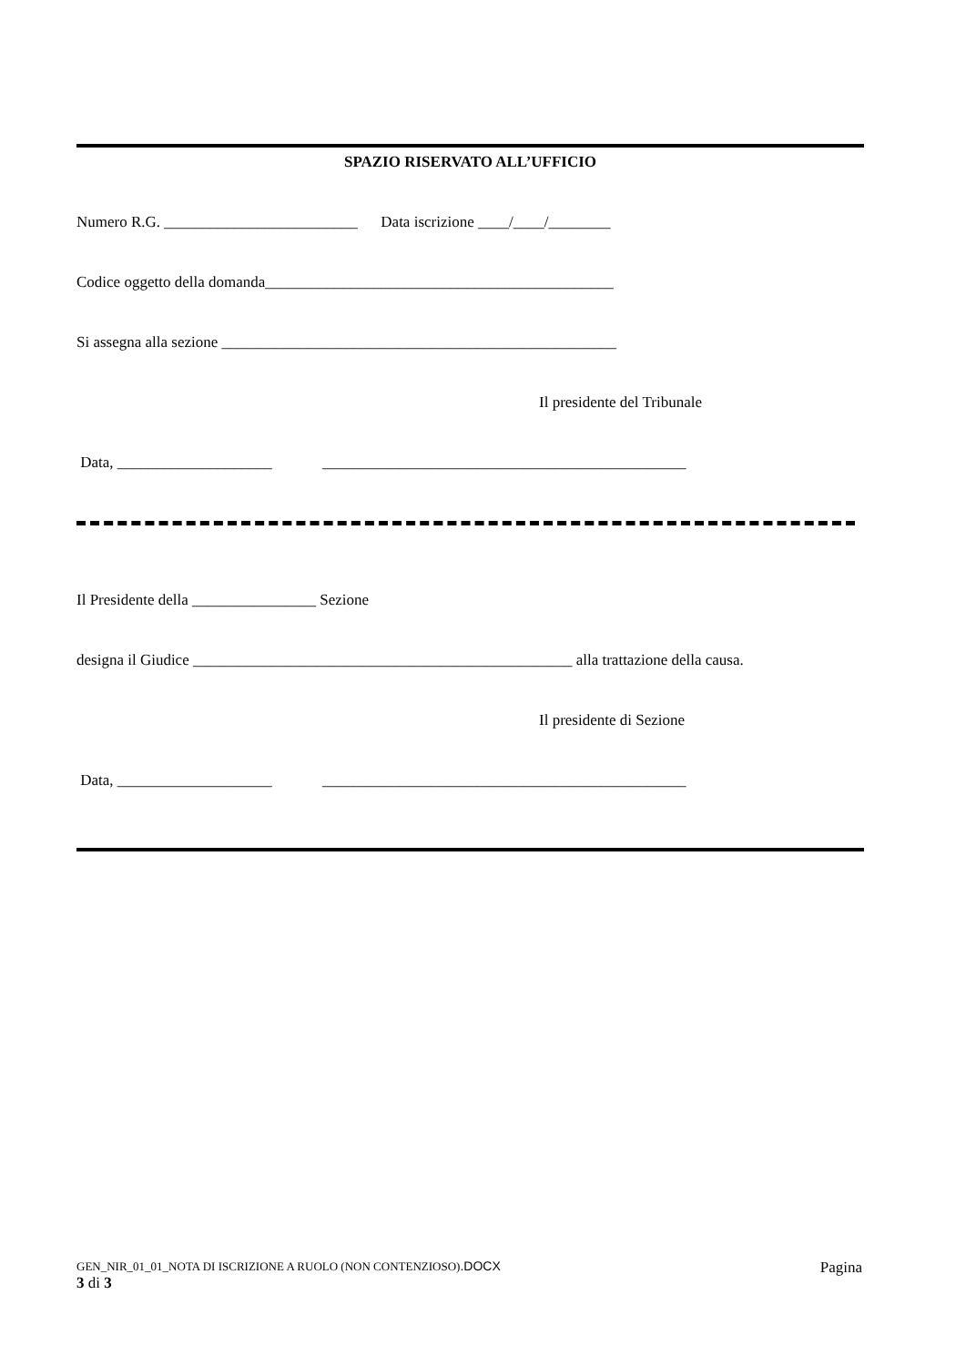SPAZIO RISERVATO ALL’UFFICIO
Numero R.G. _________________________ Data iscrizione ____/____/________
Codice oggetto della domanda_____________________________________________
Si assegna alla sezione ___________________________________________________
Il presidente del Tribunale
Data, ____________________ _______________________________________________
Il Presidente della ________________ Sezione
designa il Giudice _________________________________________________ alla trattazione della causa.
Il presidente di Sezione
Data, ____________________ _______________________________________________
GEN_NIR_01_01_NOTA DI ISCRIZIONE A RUOLO (NON CONTENZIOSO).DOCX Pagina
3 di 3